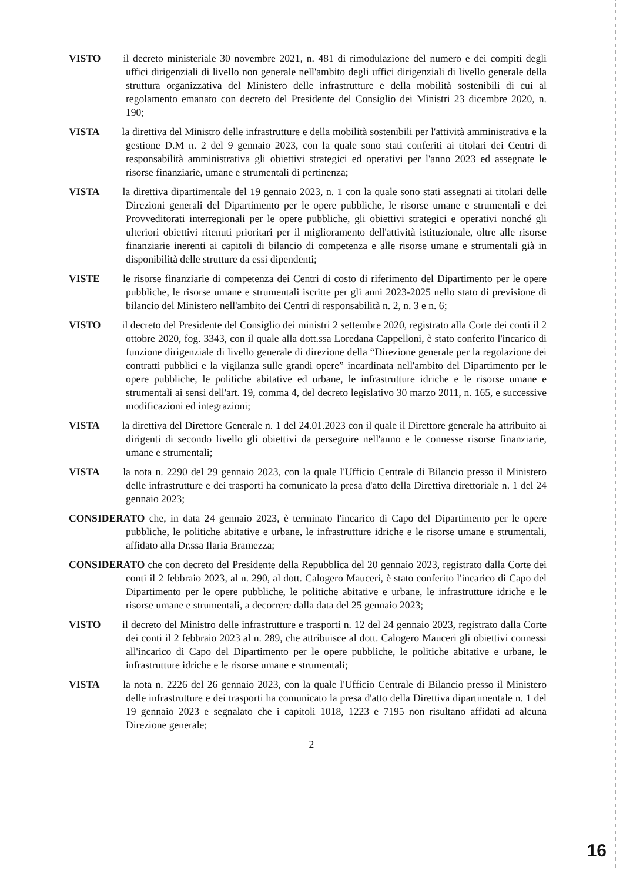VISTO il decreto ministeriale 30 novembre 2021, n. 481 di rimodulazione del numero e dei compiti degli uffici dirigenziali di livello non generale nell'ambito degli uffici dirigenziali di livello generale della struttura organizzativa del Ministero delle infrastrutture e della mobilità sostenibili di cui al regolamento emanato con decreto del Presidente del Consiglio dei Ministri 23 dicembre 2020, n. 190;
VISTA la direttiva del Ministro delle infrastrutture e della mobilità sostenibili per l'attività amministrativa e la gestione D.M n. 2 del 9 gennaio 2023, con la quale sono stati conferiti ai titolari dei Centri di responsabilità amministrativa gli obiettivi strategici ed operativi per l'anno 2023 ed assegnate le risorse finanziarie, umane e strumentali di pertinenza;
VISTA la direttiva dipartimentale del 19 gennaio 2023, n. 1 con la quale sono stati assegnati ai titolari delle Direzioni generali del Dipartimento per le opere pubbliche, le risorse umane e strumentali e dei Provveditorati interregionali per le opere pubbliche, gli obiettivi strategici e operativi nonché gli ulteriori obiettivi ritenuti prioritari per il miglioramento dell'attività istituzionale, oltre alle risorse finanziarie inerenti ai capitoli di bilancio di competenza e alle risorse umane e strumentali già in disponibilità delle strutture da essi dipendenti;
VISTE le risorse finanziarie di competenza dei Centri di costo di riferimento del Dipartimento per le opere pubbliche, le risorse umane e strumentali iscritte per gli anni 2023-2025 nello stato di previsione di bilancio del Ministero nell'ambito dei Centri di responsabilità n. 2, n. 3 e n. 6;
VISTO il decreto del Presidente del Consiglio dei ministri 2 settembre 2020, registrato alla Corte dei conti il 2 ottobre 2020, fog. 3343, con il quale alla dott.ssa Loredana Cappelloni, è stato conferito l'incarico di funzione dirigenziale di livello generale di direzione della “Direzione generale per la regolazione dei contratti pubblici e la vigilanza sulle grandi opere” incardinata nell'ambito del Dipartimento per le opere pubbliche, le politiche abitative ed urbane, le infrastrutture idriche e le risorse umane e strumentali ai sensi dell'art. 19, comma 4, del decreto legislativo 30 marzo 2011, n. 165, e successive modificazioni ed integrazioni;
VISTA la direttiva del Direttore Generale n. 1 del 24.01.2023 con il quale il Direttore generale ha attribuito ai dirigenti di secondo livello gli obiettivi da perseguire nell'anno e le connesse risorse finanziarie, umane e strumentali;
VISTA la nota n. 2290 del 29 gennaio 2023, con la quale l'Ufficio Centrale di Bilancio presso il Ministero delle infrastrutture e dei trasporti ha comunicato la presa d'atto della Direttiva direttoriale n. 1 del 24 gennaio 2023;
CONSIDERATO che, in data 24 gennaio 2023, è terminato l'incarico di Capo del Dipartimento per le opere pubbliche, le politiche abitative e urbane, le infrastrutture idriche e le risorse umane e strumentali, affidato alla Dr.ssa Ilaria Bramezza;
CONSIDERATO che con decreto del Presidente della Repubblica del 20 gennaio 2023, registrato dalla Corte dei conti il 2 febbraio 2023, al n. 290, al dott. Calogero Mauceri, è stato conferito l'incarico di Capo del Dipartimento per le opere pubbliche, le politiche abitative e urbane, le infrastrutture idriche e le risorse umane e strumentali, a decorrere dalla data del 25 gennaio 2023;
VISTO il decreto del Ministro delle infrastrutture e trasporti n. 12 del 24 gennaio 2023, registrato dalla Corte dei conti il 2 febbraio 2023 al n. 289, che attribuisce al dott. Calogero Mauceri gli obiettivi connessi all'incarico di Capo del Dipartimento per le opere pubbliche, le politiche abitative e urbane, le infrastrutture idriche e le risorse umane e strumentali;
VISTA la nota n. 2226 del 26 gennaio 2023, con la quale l'Ufficio Centrale di Bilancio presso il Ministero delle infrastrutture e dei trasporti ha comunicato la presa d'atto della Direttiva dipartimentale n. 1 del 19 gennaio 2023 e segnalato che i capitoli 1018, 1223 e 7195 non risultano affidati ad alcuna Direzione generale;
2
16